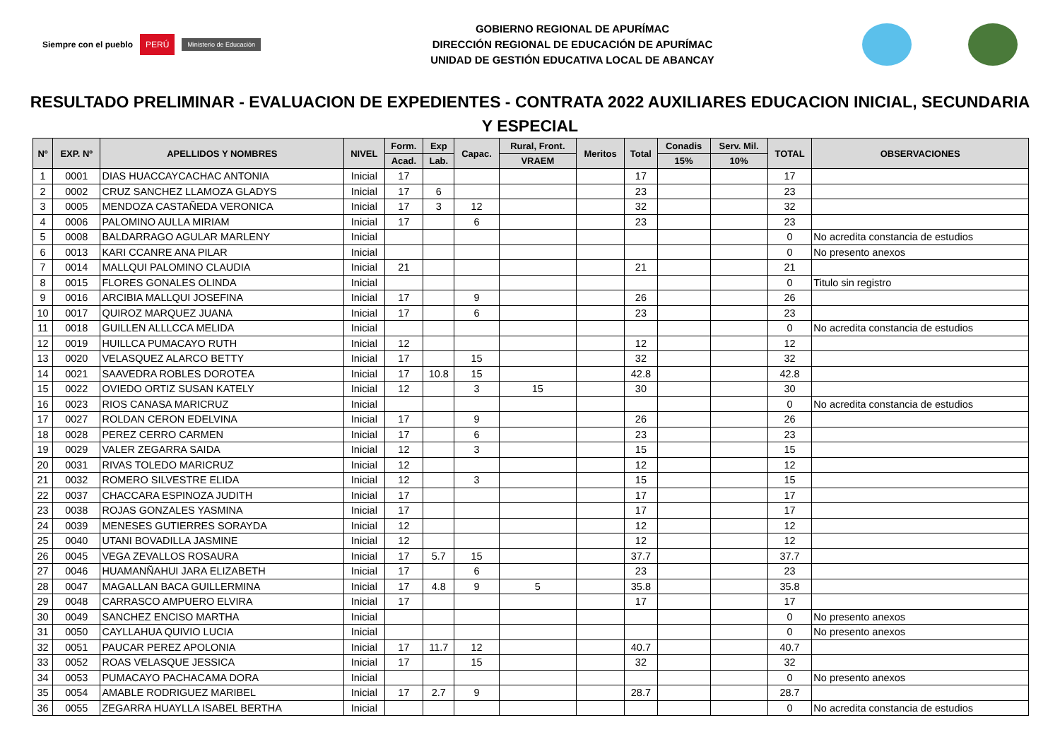Siempre con el pueblo PERÚ Ministerio de Educación
GOBIERNO REGIONAL DE APURÍMAC
DIRECCIÓN REGIONAL DE EDUCACIÓN DE APURÍMAC
UNIDAD DE GESTIÓN EDUCATIVA LOCAL DE ABANCAY
RESULTADO PRELIMINAR - EVALUACION DE EXPEDIENTES - CONTRATA 2022 AUXILIARES EDUCACION INICIAL, SECUNDARIA Y ESPECIAL
| Nº | EXP. Nº | APELLIDOS Y NOMBRES | NIVEL | Form. | Exp | Capac. | Rural, Front. | Meritos | Total | Conadis | Serv. Mil. | TOTAL | OBSERVACIONES |
| --- | --- | --- | --- | --- | --- | --- | --- | --- | --- | --- | --- | --- | --- |
| | | | | Acad. | Lab. | | VRAEM | | | 15% | 10% | | |
| 1 | 0001 | DIAS HUACCAYCACHAC ANTONIA | Inicial | 17 | | | | | 17 | | | 17 | |
| 2 | 0002 | CRUZ SANCHEZ LLAMOZA GLADYS | Inicial | 17 | 6 | | | | 23 | | | 23 | |
| 3 | 0005 | MENDOZA CASTAÑEDA VERONICA | Inicial | 17 | 3 | 12 | | | 32 | | | 32 | |
| 4 | 0006 | PALOMINO AULLA MIRIAM | Inicial | 17 | | 6 | | | 23 | | | 23 | |
| 5 | 0008 | BALDARRAGO AGULAR MARLENY | Inicial | | | | | | | | | 0 | No acredita constancia de estudios |
| 6 | 0013 | KARI CCANRE ANA PILAR | Inicial | | | | | | | | | 0 | No presento anexos |
| 7 | 0014 | MALLQUI PALOMINO CLAUDIA | Inicial | 21 | | | | | 21 | | | 21 | |
| 8 | 0015 | FLORES GONALES OLINDA | Inicial | | | | | | | | | 0 | Titulo sin registro |
| 9 | 0016 | ARCIBIA MALLQUI JOSEFINA | Inicial | 17 | | 9 | | | 26 | | | 26 | |
| 10 | 0017 | QUIROZ MARQUEZ JUANA | Inicial | 17 | | 6 | | | 23 | | | 23 | |
| 11 | 0018 | GUILLEN ALLLCCA MELIDA | Inicial | | | | | | | | | 0 | No acredita constancia de estudios |
| 12 | 0019 | HUILLCA PUMACAYO RUTH | Inicial | 12 | | | | | 12 | | | 12 | |
| 13 | 0020 | VELASQUEZ ALARCO BETTY | Inicial | 17 | | 15 | | | 32 | | | 32 | |
| 14 | 0021 | SAAVEDRA ROBLES DOROTEA | Inicial | 17 | 10.8 | 15 | | | 42.8 | | | 42.8 | |
| 15 | 0022 | OVIEDO ORTIZ SUSAN KATELY | Inicial | 12 | | 3 | 15 | | 30 | | | 30 | |
| 16 | 0023 | RIOS CANASA MARICRUZ | Inicial | | | | | | | | | 0 | No acredita constancia de estudios |
| 17 | 0027 | ROLDAN CERON EDELVINA | Inicial | 17 | | 9 | | | 26 | | | 26 | |
| 18 | 0028 | PEREZ CERRO CARMEN | Inicial | 17 | | 6 | | | 23 | | | 23 | |
| 19 | 0029 | VALER ZEGARRA SAIDA | Inicial | 12 | | 3 | | | 15 | | | 15 | |
| 20 | 0031 | RIVAS TOLEDO MARICRUZ | Inicial | 12 | | | | | 12 | | | 12 | |
| 21 | 0032 | ROMERO SILVESTRE ELIDA | Inicial | 12 | | 3 | | | 15 | | | 15 | |
| 22 | 0037 | CHACCARA ESPINOZA JUDITH | Inicial | 17 | | | | | 17 | | | 17 | |
| 23 | 0038 | ROJAS GONZALES YASMINA | Inicial | 17 | | | | | 17 | | | 17 | |
| 24 | 0039 | MENESES GUTIERRES SORAYDA | Inicial | 12 | | | | | 12 | | | 12 | |
| 25 | 0040 | UTANI BOVADILLA JASMINE | Inicial | 12 | | | | | 12 | | | 12 | |
| 26 | 0045 | VEGA ZEVALLOS ROSAURA | Inicial | 17 | 5.7 | 15 | | | 37.7 | | | 37.7 | |
| 27 | 0046 | HUAMANÑAHUI JARA ELIZABETH | Inicial | 17 | | 6 | | | 23 | | | 23 | |
| 28 | 0047 | MAGALLAN BACA GUILLERMINA | Inicial | 17 | 4.8 | 9 | 5 | | 35.8 | | | 35.8 | |
| 29 | 0048 | CARRASCO AMPUERO ELVIRA | Inicial | 17 | | | | | 17 | | | 17 | |
| 30 | 0049 | SANCHEZ ENCISO MARTHA | Inicial | | | | | | | | | 0 | No presento anexos |
| 31 | 0050 | CAYLLAHUA QUIVIO LUCIA | Inicial | | | | | | | | | 0 | No presento anexos |
| 32 | 0051 | PAUCAR PEREZ APOLONIA | Inicial | 17 | 11.7 | 12 | | | 40.7 | | | 40.7 | |
| 33 | 0052 | ROAS VELASQUE JESSICA | Inicial | 17 | | 15 | | | 32 | | | 32 | |
| 34 | 0053 | PUMACAYO PACHACAMA DORA | Inicial | | | | | | | | | 0 | No presento anexos |
| 35 | 0054 | AMABLE RODRIGUEZ MARIBEL | Inicial | 17 | 2.7 | 9 | | | 28.7 | | | 28.7 | |
| 36 | 0055 | ZEGARRA HUAYLLA ISABEL BERTHA | Inicial | | | | | | | | | 0 | No acredita constancia de estudios |